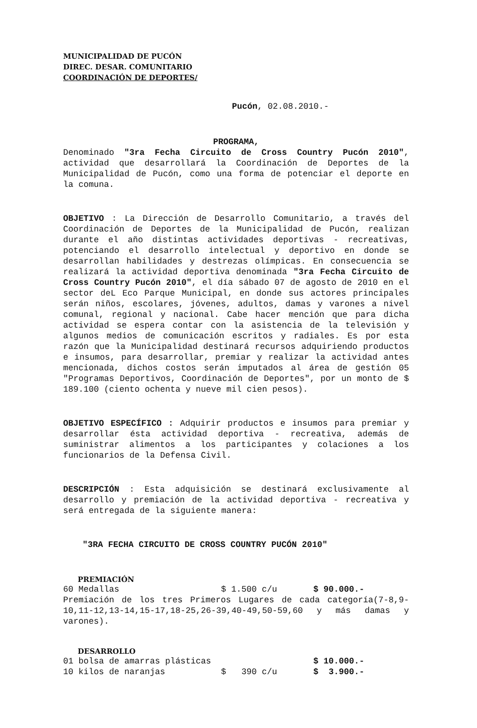MUNICIPALIDAD DE PUCÓN
DIREC. DESAR. COMUNITARIO
COORDINACIÓN DE DEPORTES/
Pucón, 02.08.2010.-
PROGRAMA,
Denominado "3ra Fecha Circuito de Cross Country Pucón 2010", actividad que desarrollará la Coordinación de Deportes de la Municipalidad de Pucón, como una forma de potenciar el deporte en la comuna.
OBJETIVO : La Dirección de Desarrollo Comunitario, a través del Coordinación de Deportes de la Municipalidad de Pucón, realizan durante el año distintas actividades deportivas - recreativas, potenciando el desarrollo intelectual y deportivo en donde se desarrollan habilidades y destrezas olímpicas. En consecuencia se realizará la actividad deportiva denominada "3ra Fecha Circuito de Cross Country Pucón 2010", el día sábado 07 de agosto de 2010 en el sector deL Eco Parque Municipal, en donde sus actores principales serán niños, escolares, jóvenes, adultos, damas y varones a nivel comunal, regional y nacional. Cabe hacer mención que para dicha actividad se espera contar con la asistencia de la televisión y algunos medios de comunicación escritos y radiales. Es por esta razón que la Municipalidad destinará recursos adquiriendo productos e insumos, para desarrollar, premiar y realizar la actividad antes mencionada, dichos costos serán imputados al área de gestión 05 "Programas Deportivos, Coordinación de Deportes", por un monto de $ 189.100 (ciento ochenta y nueve mil cien pesos).
OBJETIVO ESPECÍFICO : Adquirir productos e insumos para premiar y desarrollar ésta actividad deportiva - recreativa, además de suministrar alimentos a los participantes y colaciones a los funcionarios de la Defensa Civil.
DESCRIPCIÓN : Esta adquisición se destinará exclusivamente al desarrollo y premiación de la actividad deportiva - recreativa y será entregada de la siguiente manera:
"3RA FECHA CIRCUITO DE CROSS COUNTRY PUCÓN 2010"
PREMIACIÓN
| 60 Medallas | $ 1.500 c/u | $ 90.000.- |
Premiación de los tres Primeros Lugares de cada categoría(7-8,9-10,11-12,13-14,15-17,18-25,26-39,40-49,50-59,60 y más damas y varones).
DESARROLLO
| 01 bolsa de amarras plásticas | | $ 10.000.- |
| 10 kilos de naranjas | $ 390 c/u | $ 3.900.- |